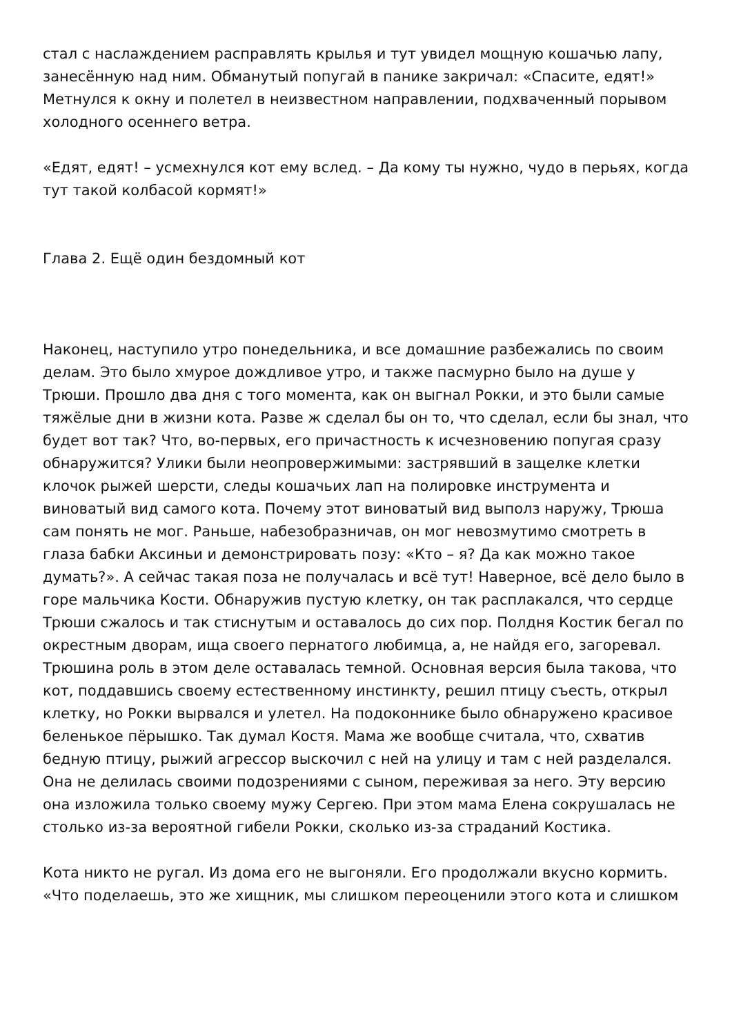стал с наслаждением расправлять крылья и тут увидел мощную кошачью лапу, занесённую над ним. Обманутый попугай в панике закричал: «Спасите, едят!» Метнулся к окну и полетел в неизвестном направлении, подхваченный порывом холодного осеннего ветра.
«Едят, едят! – усмехнулся кот ему вслед. – Да кому ты нужно, чудо в перьях, когда тут такой колбасой кормят!»
Глава 2. Ещё один бездомный кот
Наконец, наступило утро понедельника, и все домашние разбежались по своим делам. Это было хмурое дождливое утро, и также пасмурно было на душе у Трюши. Прошло два дня с того момента, как он выгнал Рокки, и это были самые тяжёлые дни в жизни кота. Разве ж сделал бы он то, что сделал, если бы знал, что будет вот так? Что, во-первых, его причастность к исчезновению попугая сразу обнаружится? Улики были неопровержимыми: застрявший в защелке клетки клочок рыжей шерсти, следы кошачьих лап на полировке инструмента и виноватый вид самого кота. Почему этот виноватый вид выполз наружу, Трюша сам понять не мог. Раньше, набезобразничав, он мог невозмутимо смотреть в глаза бабки Аксиньи и демонстрировать позу: «Кто – я? Да как можно такое думать?». А сейчас такая поза не получалась и всё тут! Наверное, всё дело было в горе мальчика Кости. Обнаружив пустую клетку, он так расплакался, что сердце Трюши сжалось и так стиснутым и оставалось до сих пор. Полдня Костик бегал по окрестным дворам, ища своего пернатого любимца, а, не найдя его, загоревал. Трюшина роль в этом деле оставалась темной. Основная версия была такова, что кот, поддавшись своему естественному инстинкту, решил птицу съесть, открыл клетку, но Рокки вырвался и улетел. На подоконнике было обнаружено красивое беленькое пёрышко. Так думал Костя. Мама же вообще считала, что, схватив бедную птицу, рыжий агрессор выскочил с ней на улицу и там с ней разделался. Она не делилась своими подозрениями с сыном, переживая за него. Эту версию она изложила только своему мужу Сергею. При этом мама Елена сокрушалась не столько из-за вероятной гибели Рокки, сколько из-за страданий Костика.
Кота никто не ругал. Из дома его не выгоняли. Его продолжали вкусно кормить. «Что поделаешь, это же хищник, мы слишком переоценили этого кота и слишком